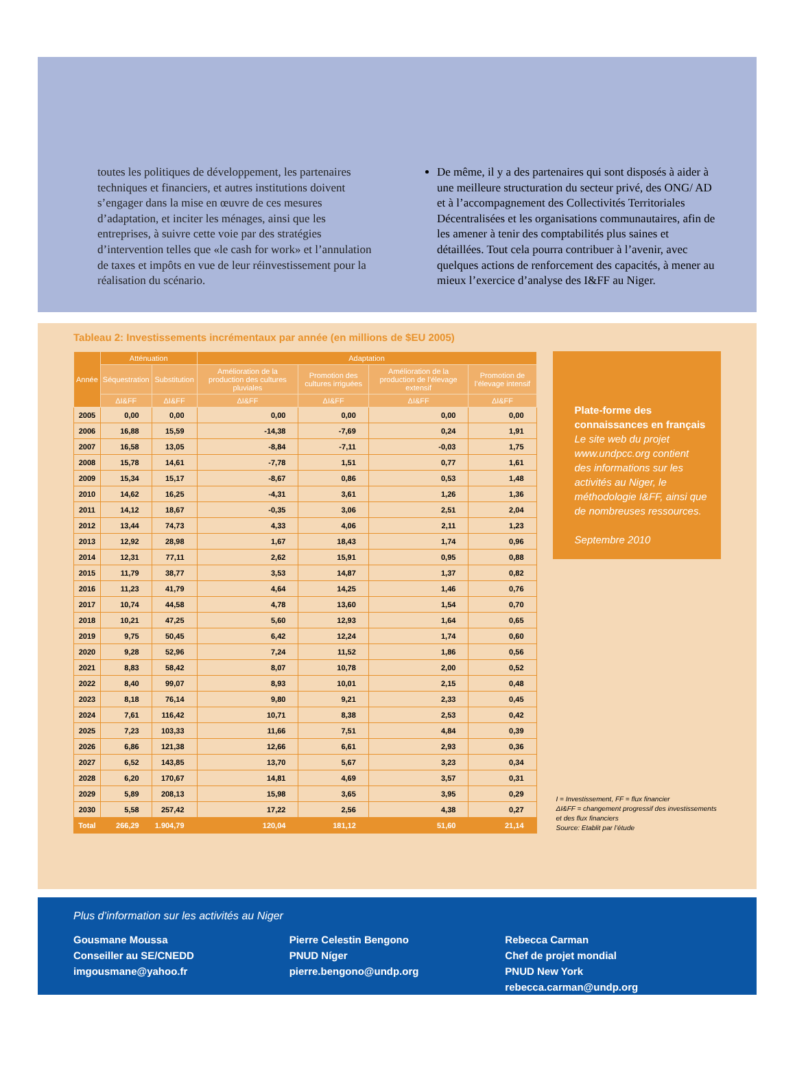toutes les politiques de développement, les partenaires techniques et financiers, et autres institutions doivent s’engager dans la mise en œuvre de ces mesures d’adaptation, et inciter les ménages, ainsi que les entreprises, à suivre cette voie par des stratégies d’intervention telles que «le cash for work» et l’annulation de taxes et impôts en vue de leur réinvestissement pour la réalisation du scénario.
De même, il y a des partenaires qui sont disposés à aider à une meilleure structuration du secteur privé, des ONG/ AD et à l’accompagnement des Collectivités Territoriales Décentralisées et les organisations communautaires, afin de les amener à tenir des comptabilités plus saines et détaillées. Tout cela pourra contribuer à l’avenir, avec quelques actions de renforcement des capacités, à mener au mieux l’exercice d’analyse des I&FF au Niger.
Tableau 2: Investissements incrémentaux par année (en millions de $EU 2005)
| Année | Atténuation | | Adaptation | | | |
| --- | --- | --- | --- | --- | --- | --- |
| | Séquestration | Substitution | Amélioration de la production des cultures pluviales | Promotion des cultures irriguées | Amélioration de la production de l’élevage extensif | Promotion de l’élevage intensif |
| | ΔI&FF | ΔI&FF | ΔI&FF | ΔI&FF | ΔI&FF | ΔI&FF |
| 2005 | 0,00 | 0,00 | 0,00 | 0,00 | 0,00 | 0,00 |
| 2006 | 16,88 | 15,59 | -14,38 | -7,69 | 0,24 | 1,91 |
| 2007 | 16,58 | 13,05 | -8,84 | -7,11 | -0,03 | 1,75 |
| 2008 | 15,78 | 14,61 | -7,78 | 1,51 | 0,77 | 1,61 |
| 2009 | 15,34 | 15,17 | -8,67 | 0,86 | 0,53 | 1,48 |
| 2010 | 14,62 | 16,25 | -4,31 | 3,61 | 1,26 | 1,36 |
| 2011 | 14,12 | 18,67 | -0,35 | 3,06 | 2,51 | 2,04 |
| 2012 | 13,44 | 74,73 | 4,33 | 4,06 | 2,11 | 1,23 |
| 2013 | 12,92 | 28,98 | 1,67 | 18,43 | 1,74 | 0,96 |
| 2014 | 12,31 | 77,11 | 2,62 | 15,91 | 0,95 | 0,88 |
| 2015 | 11,79 | 38,77 | 3,53 | 14,87 | 1,37 | 0,82 |
| 2016 | 11,23 | 41,79 | 4,64 | 14,25 | 1,46 | 0,76 |
| 2017 | 10,74 | 44,58 | 4,78 | 13,60 | 1,54 | 0,70 |
| 2018 | 10,21 | 47,25 | 5,60 | 12,93 | 1,64 | 0,65 |
| 2019 | 9,75 | 50,45 | 6,42 | 12,24 | 1,74 | 0,60 |
| 2020 | 9,28 | 52,96 | 7,24 | 11,52 | 1,86 | 0,56 |
| 2021 | 8,83 | 58,42 | 8,07 | 10,78 | 2,00 | 0,52 |
| 2022 | 8,40 | 99,07 | 8,93 | 10,01 | 2,15 | 0,48 |
| 2023 | 8,18 | 76,14 | 9,80 | 9,21 | 2,33 | 0,45 |
| 2024 | 7,61 | 116,42 | 10,71 | 8,38 | 2,53 | 0,42 |
| 2025 | 7,23 | 103,33 | 11,66 | 7,51 | 4,84 | 0,39 |
| 2026 | 6,86 | 121,38 | 12,66 | 6,61 | 2,93 | 0,36 |
| 2027 | 6,52 | 143,85 | 13,70 | 5,67 | 3,23 | 0,34 |
| 2028 | 6,20 | 170,67 | 14,81 | 4,69 | 3,57 | 0,31 |
| 2029 | 5,89 | 208,13 | 15,98 | 3,65 | 3,95 | 0,29 |
| 2030 | 5,58 | 257,42 | 17,22 | 2,56 | 4,38 | 0,27 |
| Total | 266,29 | 1.904,79 | 120,04 | 181,12 | 51,60 | 21,14 |
Plate-forme des connaissances en français
Le site web du projet www.undpcc.org contient des informations sur les activités au Niger, le méthodologie I&FF, ainsi que de nombreuses ressources.
Septembre 2010
I = Investissement, FF = flux financier
ΔI&FF = changement progressif des investissements et des flux financiers
Source: Etablit par l’étude
Plus d’information sur les activités au Niger
Gousmane Moussa
Conseiller au SE/CNEDD
imgousmane@yahoo.fr
Pierre Celestin Bengono
PNUD Níger
pierre.bengono@undp.org
Rebecca Carman
Chef de projet mondial
PNUD New York
rebecca.carman@undp.org